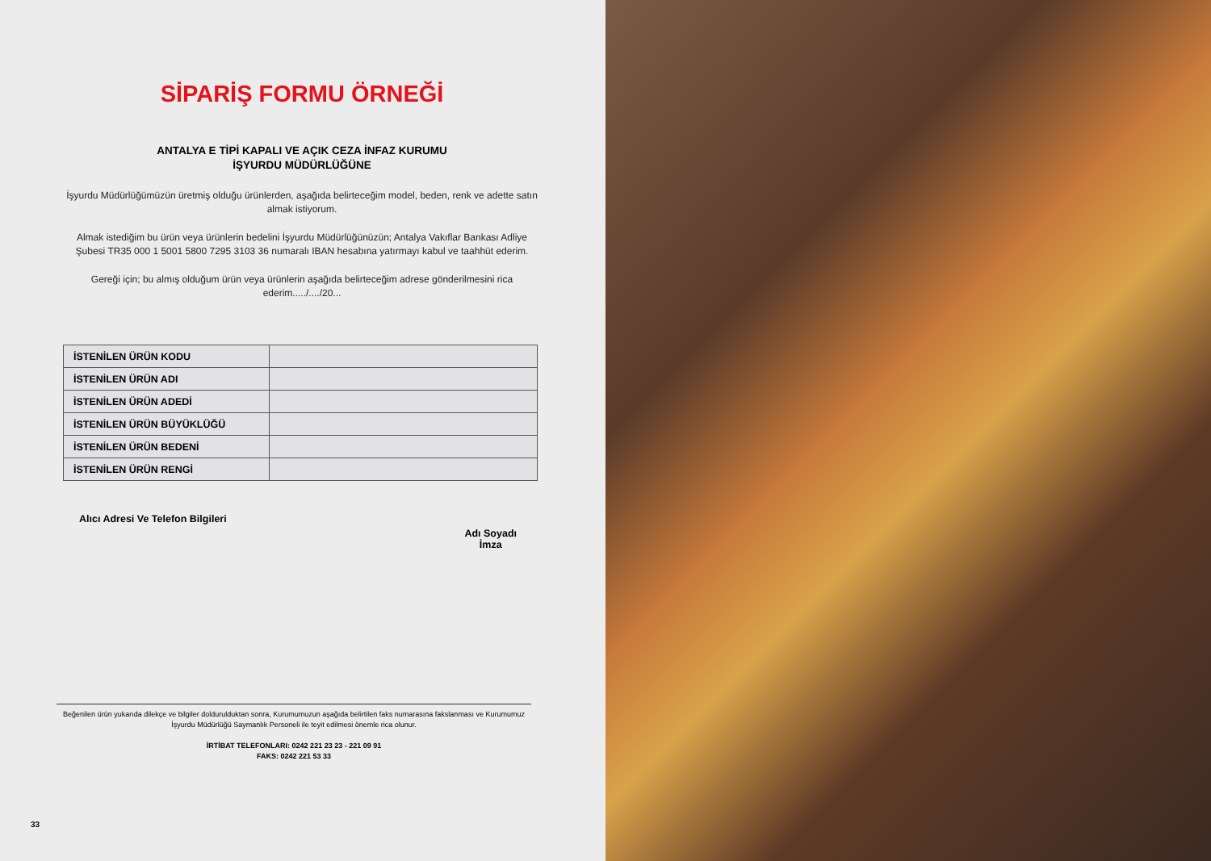SİPARİŞ FORMU ÖRNEĞİ
ANTALYA E TİPİ KAPALI VE AÇIK CEZA İNFAZ KURUMU
İŞYURDU MÜDÜRLÜĞÜNE
İşyurdu Müdürlüğümüzün üretmiş olduğu ürünlerden, aşağıda belirteceğim model, beden, renk ve adette satın almak istiyorum.
Almak istediğim bu ürün veya ürünlerin bedelini İşyurdu Müdürlüğünüzün; Antalya Vakıflar Bankası Adliye Şubesi TR35 000 1 5001 5800 7295 3103 36 numaralı IBAN hesabına yatırmayı kabul ve taahhüt ederim.
Gereği için; bu almış olduğum ürün veya ürünlerin aşağıda belirteceğim adrese gönderilmesini rica ederim...../..../20...
| İSTENİLEN ÜRÜN KODU | |
| İSTENİLEN ÜRÜN ADI | |
| İSTENİLEN ÜRÜN ADEDİ | |
| İSTENİLEN ÜRÜN BÜYÜKLÜĞÜ | |
| İSTENİLEN ÜRÜN BEDENİ | |
| İSTENİLEN ÜRÜN RENGİ | |
Alıcı Adresi Ve Telefon Bilgileri
Adı Soyadı
İmza
Beğenilen ürün yukarıda dilekçe ve bilgiler doldurulduktan sonra, Kurumumuzun aşağıda belirtilen faks numarasına fakslanması ve Kurumumuz İşyurdu Müdürlüğü Saymanlık Personeli ile teyit edilmesi önemle rica olunur.
İRTİBAT TELEFONLARI: 0242 221 23 23 - 221 09 91
FAKS: 0242 221 53 33
33